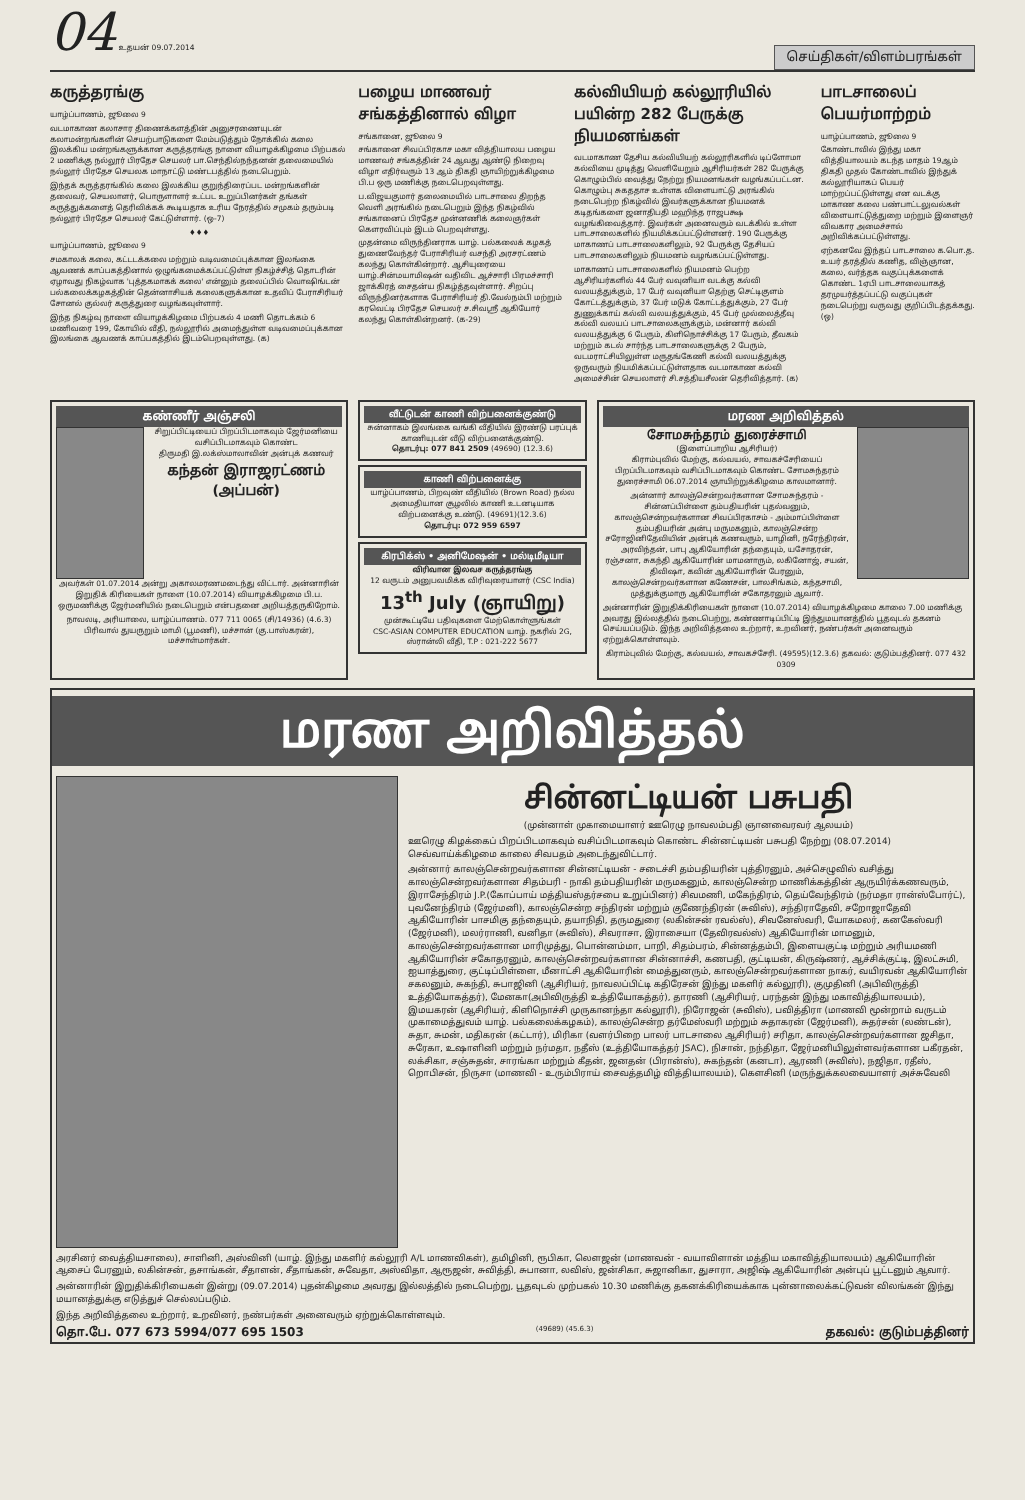04 உதயன் 09.07.2014
செய்திகள்/விளம்பரங்கள்
கருத்தரங்கு
யாழ்ப்பாணம், ஜூலை 9
வடமாகாண கலாசார திணைக்களத்தின் அனுசரணையுடன் கலாமன்றங்களின் செயற்பாடுகளை மேம்படுத்தும் நோக்கில் கலை இலக்கிய மன்றங்களுக்கான கருத்தரங்கு நாளை வியாழக்கிழமை பிற்பகல் 2 மணிக்கு நல்லூர் பிரதேச செயலர் பா.செந்தில்நந்தனன் தலைமையில் நல்லூர் பிரதேச செயலக மாநாட்டு மண்டபத்தில் நடைபெறும்.
இந்தக் கருத்தரங்கில் கலை இலக்கிய குறுந்திரைப்பட மன்றங்களின் தலைவர், செயலாளர், பொருளாளர் உட்பட உறுப்பினர்கள் தங்கள் கருத்துக்களைத் தெரிவிக்கக் கூடியதாக உரிய நேரத்தில் சமுகம் தரும்படி நல்லூர் பிரதேச செயலர் கேட்டுள்ளார். (ஒ-7)
♦♦♦
யாழ்ப்பாணம், ஜூலை 9
சமகாலக் கலை, கட்டடக்கலை மற்றும் வடிவமைப்புக்கான இலங்கை ஆவணக் காப்பகத்தினால் ஒழுங்கமைக்கப்பட்டுள்ள நிகழ்ச்சித் தொடரின் ஏழாவது நிகழ்வாக 'புத்தகமாகக் கலை' என்னும் தலைப்பில் வொஷிங்டன் பல்கலைக்கழகத்தின் தென்னாசியக் கலைகளுக்கான உதவிப் பேராசிரியர் சோனல் குல்லர் கருத்துரை வழங்கவுள்ளார்.
இந்த நிகழ்வு நாளை வியாழக்கிழமை பிற்பகல் 4 மணி தொடக்கம் 6 மணிவரை 199, கோயில் வீதி, நல்லூரில் அமைந்துள்ள வடிவமைப்புக்கான இலங்கை ஆவணக் காப்பகத்தில் இடம்பெறவுள்ளது. (க)
பழைய மாணவர் சங்கத்தினால் விழா
சங்கானை, ஜூலை 9
சங்கானை சிவப்பிரகாச மகா வித்தியாலய பழைய மாணவர் சங்கத்தின் 24 ஆவது ஆண்டு நிறைவு விழா எதிர்வரும் 13 ஆம் திகதி ஞாயிற்றுக்கிழமை பி.ப ஒரு மணிக்கு நடைபெறவுள்ளது.
ப.விஜயகுமார் தலைமையில் பாடசாலை திறந்த வெளி அரங்கில் நடைபெறும் இந்த நிகழ்வில் சங்கானைப் பிரதேச முன்னணிக் கலைஞர்கள் கௌரவிப்பும் இடம் பெறவுள்ளது.
முதன்மை விருந்தினராக யாழ். பல்கலைக் கழகத் துணைவேந்தர் பேராசிரியர் வசந்தி அரசரட்ணம் கலந்து கொள்கின்றார். ஆசியுரையை யாழ்.சின்மயாமிஷன் வதிவிட ஆச்சாரி பிரமச்சாரி ஜாக்கிரத் சைதன்ய நிகழ்த்தவுள்ளார். சிறப்பு விருந்தினர்களாக பேராசிரியர் தி.வேல்நம்பி மற்றும் கரவெட்டி பிரதேச செயலர் ச.சிவஸ்ரீ ஆகியோர் கலந்து கொள்கின்றனர். (க-29)
கல்வியியற் கல்லூரியில் பயின்ற 282 பேருக்கு நியமனங்கள்
வடமாகாண தேசிய கல்வியியற் கல்லூரிகளில் டிப்ளோமா கல்வியை முடித்து வெளியேறும் ஆசிரியர்கள் 282 பேருக்கு கொழும்பில் வைத்து நேற்று நியமனங்கள் வழங்கப்பட்டன. கொழும்பு சுகததாச உள்ளக விளையாட்டு அரங்கில் நடைபெற்ற நிகழ்வில் இவர்களுக்கான நியமனக் கடிதங்களை ஜனாதிபதி மஹிந்த ராஜபக்ஷ வழங்கிவைத்தார். இவர்கள் அனைவரும் வடக்கில் உள்ள பாடசாலைகளில் நியமிக்கப்பட்டுள்ளனர். 190 பேருக்கு மாகாணப் பாடசாலைகளிலும், 92 பேருக்கு தேசியப் பாடசாலைகளிலும் நியமனம் வழங்கப்பட்டுள்ளது.
மாகாணப் பாடசாலைகளில் நியமனம் பெற்ற ஆசிரியர்களில் 44 பேர் வவுனியா வடக்கு கல்வி வலயத்துக்கும், 17 பேர் வவுனியா தெற்கு செட்டிகுளம் கோட்டத்துக்கும், 37 பேர் மடுக் கோட்டத்துக்கும், 27 பேர் துணுக்காய் கல்வி வலயத்துக்கும், 45 பேர் முல்லைத்தீவு கல்வி வலயப் பாடசாலைகளுக்கும், மன்னார் கல்வி வலயத்துக்கு 6 பேரும், கிளிநொச்சிக்கு 17 பேரும், தீவகம் மற்றும் கடல் சார்ந்த பாடசாலைகளுக்கு 2 பேரும், வடமராட்சியிலுள்ள மருதங்கேணி கல்வி வலயத்துக்கு ஒருவரும் நியமிக்கப்பட்டுள்ளதாக வடமாகாண கல்வி அமைச்சின் செயலாளர் சி.சத்தியசீலன் தெரிவித்தார். (க)
பாடசாலைப் பெயர்மாற்றம்
யாழ்ப்பாணம், ஜூலை 9
கோண்டாவில் இந்து மகா வித்தியாலயம் கடந்த மாதம் 19ஆம் திகதி முதல் கோண்டாவில் இந்துக் கல்லூரியாகப் பெயர் மாற்றப்பட்டுள்ளது என வடக்கு மாகாண கலை பண்பாட்டலுவல்கள் விளையாட்டுத்துறை மற்றும் இளைஞர் விவகார அமைச்சால் அறிவிக்கப்பட்டுள்ளது.
ஏற்கனவே இந்தப் பாடசாலை க.பொ.த. உயர் தரத்தில் கணித, விஞ்ஞான, கலை, வர்த்தக வகுப்புக்களைக் கொண்ட 1ஏபி பாடசாலையாகத் தரமுயர்த்தப்பட்டு வகுப்புகள் நடைபெற்று வருவது குறிப்பிடத்தக்கது. (ஒ)
கண்ணீர் அஞ்சலி
சிறுப்பிட்டியைப் பிறப்பிடமாகவும் ஜேர்மனியை வசிப்பிடமாகவும் கொண்ட
திருமதி இ.லக்ஸ்மாலாவின் அன்புக் கணவர்
கந்தன் இராஜரட்ணம் (அப்பன்)
அவர்கள் 01.07.2014 அன்று அகாலமரணமடைந்து விட்டார். அன்னாரின் இறுதிக் கிரியைகள் நாளை (10.07.2014) வியாழக்கிழமை பி.ப. ஒருமணிக்கு ஜேர்மனியில் நடைபெறும் என்பதனை அறியத்தருகிறோம்.
நாவலடி, அரியாலை, யாழ்ப்பாணம். 077 711 0065 (சி/14936) (4.6.3) பிரிவால் துயருறும் மாமி (பூமணி), மச்சான் (கு.பாஸ்கரன்), மச்சாள்மார்கள்.
வீட்டுடன் காணி விற்பனைக்குண்டு
சுன்னாகம் இலங்கை வங்கி வீதியில் இரண்டு பரப்புக் காணியுடன் வீடு விற்பனைக்குண்டு.
தொடர்பு: 077 841 2509 (49690) (12.3.6)
காணி விற்பனைக்கு
யாழ்ப்பாணம், பிறவுண் வீதியில் (Brown Road) நல்ல அமைதியான சூழலில் காணி உடனடியாக விற்பனைக்கு உண்டு. (49691)(12.3.6)
தொடர்பு: 072 959 6597
கிரபிக்ஸ் • அனிமேஷன் • மல்டிமீடியா
விரிவான இலவச கருத்தரங்கு
12 வருடம் அனுபவமிக்க விரிவுரையாளர் (CSC India)
13<sup>th</sup> July (ஞாயிறு)
முன்கூட்டியே பதிவுகளை மேற்கொள்ளுங்கள்
CSC-ASIAN COMPUTER EDUCATION யாழ். நகரில் 2G, ஸ்ரான்லி வீதி, T.P : 021-222 5677
மரண அறிவித்தல்
சோமசுந்தரம் துரைச்சாமி
(இளைப்பாறிய ஆசிரியர்)
கிராம்புவில் மேற்கு, கல்வயல், சாவகச்சேரியைப் பிறப்பிடமாகவும் வசிப்பிடமாகவும் கொண்ட சோமசுந்தரம் துரைச்சாமி 06.07.2014 ஞாயிற்றுக்கிழமை காலமானார்.
அன்னார் காலஞ்சென்றவர்களான சோமசுந்தரம் - சின்னப்பிள்ளை தம்பதியரின் புதல்வனும், காலஞ்சென்றவர்களான சிவப்பிரகாசம் - அம்மாப்பிள்ளை தம்பதியரின் அன்பு மருமகனும், காலஞ்சென்ற சரோஜினிதேவியின் அன்புக் கணவரும், யாழினி, நரேந்திரன், அரவிந்தன், பாபு ஆகியோரின் தந்தையும், யசோதரன், ரஞ்சனா, சுகந்தி ஆகியோரின் மாமனாரும், லகினோஜ், சயன், திவிஷா, கவின் ஆகியோரின் பேரனும், காலஞ்சென்றவர்களான கணேசன், பாலசிங்கம், கந்தசாமி, முத்துக்குமாரு ஆகியோரின் சகோதரனும் ஆவார்.
அன்னாரின் இறுதிக்கிரியைகள் நாளை (10.07.2014) வியாழக்கிழமை காலை 7.00 மணிக்கு அவரது இல்லத்தில் நடைபெற்று, கண்ணாடிப்பிட்டி இந்துமயானத்தில் பூதவுடல் தகனம் செய்யப்படும். இந்த அறிவித்தலை உற்றார், உறவினர், நண்பர்கள் அனைவரும் ஏற்றுக்கொள்ளவும்.
கிராம்புவில் மேற்கு, கல்வயல், சாவகச்சேரி. (49595)(12.3.6) தகவல்: குடும்பத்தினர். 077 432 0309
மரண அறிவித்தல்
சின்னட்டியன் பசுபதி
(முன்னாள் முகாமையாளர் ஊரெழு நாவலம்பதி ஞானவைரவர் ஆலயம்)
ஊரெழு கிழக்கைப் பிறப்பிடமாகவும் வசிப்பிடமாகவும் கொண்ட சின்னட்டியன் பசுபதி நேற்று (08.07.2014) செவ்வாய்க்கிழமை காலை சிவபதம் அடைந்துவிட்டார்.
அன்னார் காலஞ்சென்றவர்களான சின்னட்டியன் - சடைச்சி தம்பதியரின் புத்திரனும், அச்செழுவில் வசித்து காலஞ்சென்றவர்களான சிதம்பரி - நாகி தம்பதியரின் மருமகனும், காலஞ்சென்ற மாணிக்கத்தின் ஆருயிர்க்கணவரும், இராசேந்திரம் J.P.(கோப்பாய் மத்தியஸ்தர்சபை உறுப்பினர்) சிவமணி, மகேந்திரம், தெய்வேந்திரம் (நர்மதா ரான்ஸ்போர்ட்), புவனேந்திரம் (ஜேர்மனி), காலஞ்சென்ற சந்திரன் மற்றும் குணேந்திரன் (சுவிஸ்), சந்திராதேவி, சறோஜாதேவி ஆகியோரின் பாசமிகு தந்தையும், தயாநிதி, தருமதுரை (லகின்சன் ரவல்ஸ்), சிவனேஸ்வரி, யோகமலர், கனகேஸ்வரி (ஜேர்மனி), மலர்ராணி, வனிதா (சுவிஸ்), சிவராசா, இராசையா (தேவிரவல்ஸ்) ஆகியோரின் மாமனும், காலஞ்சென்றவர்களான மாரிமுத்து, பொன்னம்மா, பாறி, சிதம்பரம், சின்னத்தம்பி, இளையகுட்டி மற்றும் அரியமணி ஆகியோரின் சகோதரனும், காலஞ்சென்றவர்களான சின்னாச்சி, கணபதி, குட்டியன், கிருஷ்ணர், ஆச்சிக்குட்டி, இலட்சுமி, ஐயாத்துரை, குட்டிப்பிள்ளை, மீனாட்சி ஆகியோரின் மைத்துனரும், காலஞ்சென்றவர்களான நாகர், வயிரவன் ஆகியோரின் சகலனும், சுகந்தி, சுபாஜினி (ஆசிரியர், நாவலப்பிட்டி கதிரேசன் இந்து மகளிர் கல்லூரி), குமுதினி (அபிவிருத்தி உத்தியோகத்தர்), மேனகா(அபிவிருத்தி உத்தியோகத்தர்), தாரணி (ஆசிரியர், பரந்தன் இந்து மகாவித்தியாலயம்), இமயகரன் (ஆசிரியர், கிளிநொச்சி முருகானந்தா கல்லூரி), நிரோஜன் (சுவிஸ்), பவித்திரா (மாணவி மூன்றாம் வருடம் முகாமைத்துவம் யாழ். பல்கலைக்கழகம்), காலஞ்சென்ற தர்மேஸ்வரி மற்றும் சுதாகரன் (ஜேர்மனி), சுதர்சன் (லண்டன்), சுதா, சுமன், மதிகரன் (கட்டார்), மிரிகா (வளர்பிறை பாலர் பாடசாலை ஆசிரியர்) சரிதா, காலஞ்சென்றவர்களான ஜசிதா, சுரேகா, உஷாளினி மற்றும் நர்மதா, நதீஸ் (உத்தியோகத்தர் JSAC), நிசான், நந்திதா, ஜேர்மனியிலுள்ளவர்களான பகீரதன், லக்சிகா, சஞ்சுதன், சாரங்கா மற்றும் கீதன், ஜனதன் (பிரான்ஸ்), சுகந்தன் (கனடா), ஆரணி (சுவிஸ்), நஜிதா, ரதீஸ், றொபிசன், நிருசா (மாணவி - உரும்பிராய் சைவத்தமிழ் வித்தியாலயம்), கௌசினி (மருந்துக்கலவையாளர் அச்சுவேலி
அரசினர் வைத்தியசாலை), சாளினி, அஸ்வினி (யாழ். இந்து மகளிர் கல்லூரி A/L மாணவிகள்), தமிழினி, ரூபிகா, லௌஜன் (மாணவன் - வயாவிளான் மத்திய மகாவித்தியாலயம்) ஆகியோரின் ஆசைப் பேரனும், லகின்சன், தசாங்கன், சீதாளன், சீதாங்கன், சுவேதா, அஸ்விதா, ஆரூஜன், சுவித்தி, சுபானா, லவிஸ், ஜன்சிகா, சுஜானிகா, துசாரா, அஜிஷ் ஆகியோரின் அன்புப் பூட்டனும் ஆவார்.
அன்னாரின் இறுதிக்கிரியைகள் இன்று (09.07.2014) புதன்கிழமை அவரது இல்லத்தில் நடைபெற்று, பூதவுடல் முற்பகல் 10.30 மணிக்கு தகனக்கிரியைக்காக புன்னாலைக்கட்டுவன் விலங்கன் இந்து மயானத்துக்கு எடுத்துச் செல்லப்படும்.
இந்த அறிவித்தலை உற்றார், உறவினர், நண்பர்கள் அனைவரும் ஏற்றுக்கொள்ளவும்.
தொ.பே. 077 673 5994/077 695 1503 (49689) (45.6.3) தகவல்: குடும்பத்தினர்